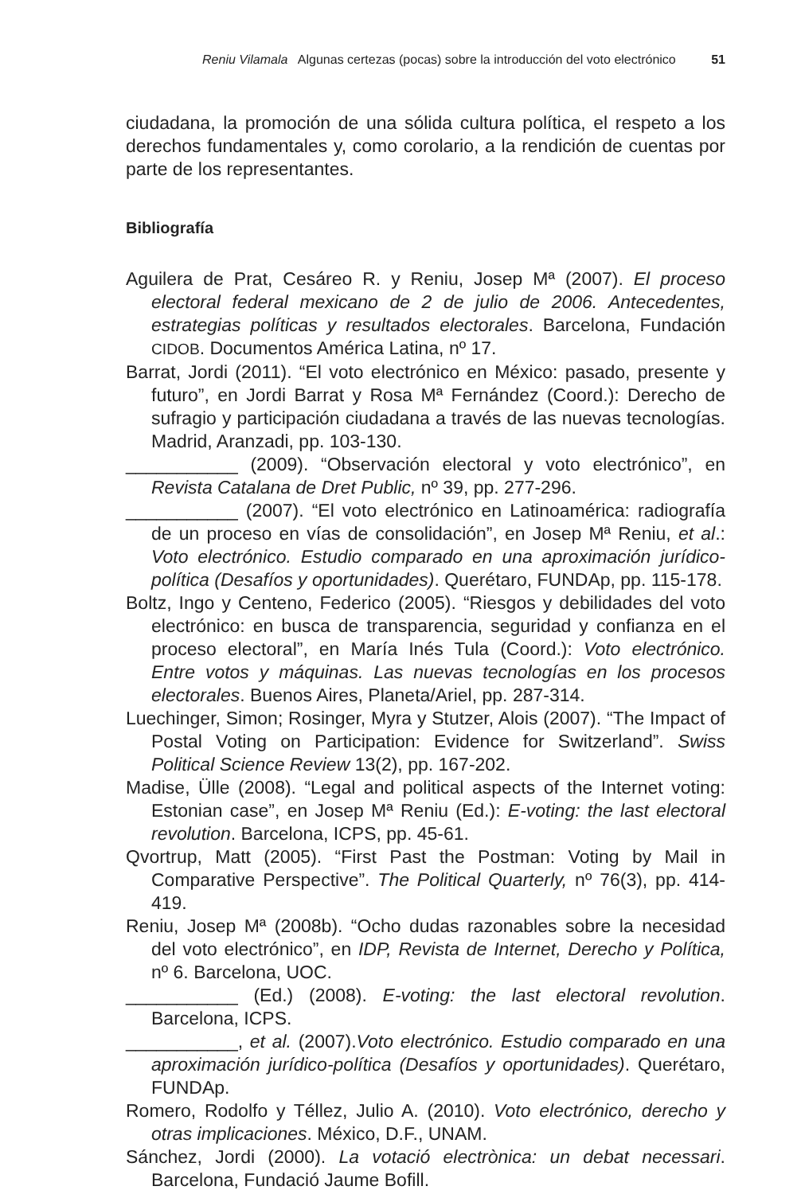Reniu Vilamala Algunas certezas (pocas) sobre la introducción del voto electrónico 51
ciudadana, la promoción de una sólida cultura política, el respeto a los derechos fundamentales y, como corolario, a la rendición de cuentas por parte de los representantes.
Bibliografía
Aguilera de Prat, Cesáreo R. y Reniu, Josep Mª (2007). El proceso electoral federal mexicano de 2 de julio de 2006. Antecedentes, estrategias políticas y resultados electorales. Barcelona, Fundación CIDOB. Documentos América Latina, nº 17.
Barrat, Jordi (2011). “El voto electrónico en México: pasado, presente y futuro”, en Jordi Barrat y Rosa Mª Fernández (Coord.): Derecho de sufragio y participación ciudadana a través de las nuevas tecnologías. Madrid, Aranzadi, pp. 103-130.
___________ (2009). “Observación electoral y voto electrónico”, en Revista Catalana de Dret Public, nº 39, pp. 277-296.
___________ (2007). “El voto electrónico en Latinoamérica: radiografía de un proceso en vías de consolidación”, en Josep Mª Reniu, et al.: Voto electrónico. Estudio comparado en una aproximación jurídico-política (Desafíos y oportunidades). Querétaro, FUNDAp, pp. 115-178.
Boltz, Ingo y Centeno, Federico (2005). “Riesgos y debilidades del voto electrónico: en busca de transparencia, seguridad y confianza en el proceso electoral”, en María Inés Tula (Coord.): Voto electrónico. Entre votos y máquinas. Las nuevas tecnologías en los procesos electorales. Buenos Aires, Planeta/Ariel, pp. 287-314.
Luechinger, Simon; Rosinger, Myra y Stutzer, Alois (2007). “The Impact of Postal Voting on Participation: Evidence for Switzerland”. Swiss Political Science Review 13(2), pp. 167-202.
Madise, Ülle (2008). “Legal and political aspects of the Internet voting: Estonian case”, en Josep Mª Reniu (Ed.): E-voting: the last electoral revolution. Barcelona, ICPS, pp. 45-61.
Qvortrup, Matt (2005). “First Past the Postman: Voting by Mail in Comparative Perspective”. The Political Quarterly, nº 76(3), pp. 414-419.
Reniu, Josep Mª (2008b). “Ocho dudas razonables sobre la necesidad del voto electrónico”, en IDP, Revista de Internet, Derecho y Política, nº 6. Barcelona, UOC.
___________ (Ed.) (2008). E-voting: the last electoral revolution. Barcelona, ICPS.
___________, et al. (2007).Voto electrónico. Estudio comparado en una aproximación jurídico-política (Desafíos y oportunidades). Querétaro, FUNDAp.
Romero, Rodolfo y Téllez, Julio A. (2010). Voto electrónico, derecho y otras implicaciones. México, D.F., UNAM.
Sánchez, Jordi (2000). La votació electrònica: un debat necessari. Barcelona, Fundació Jaume Bofill.